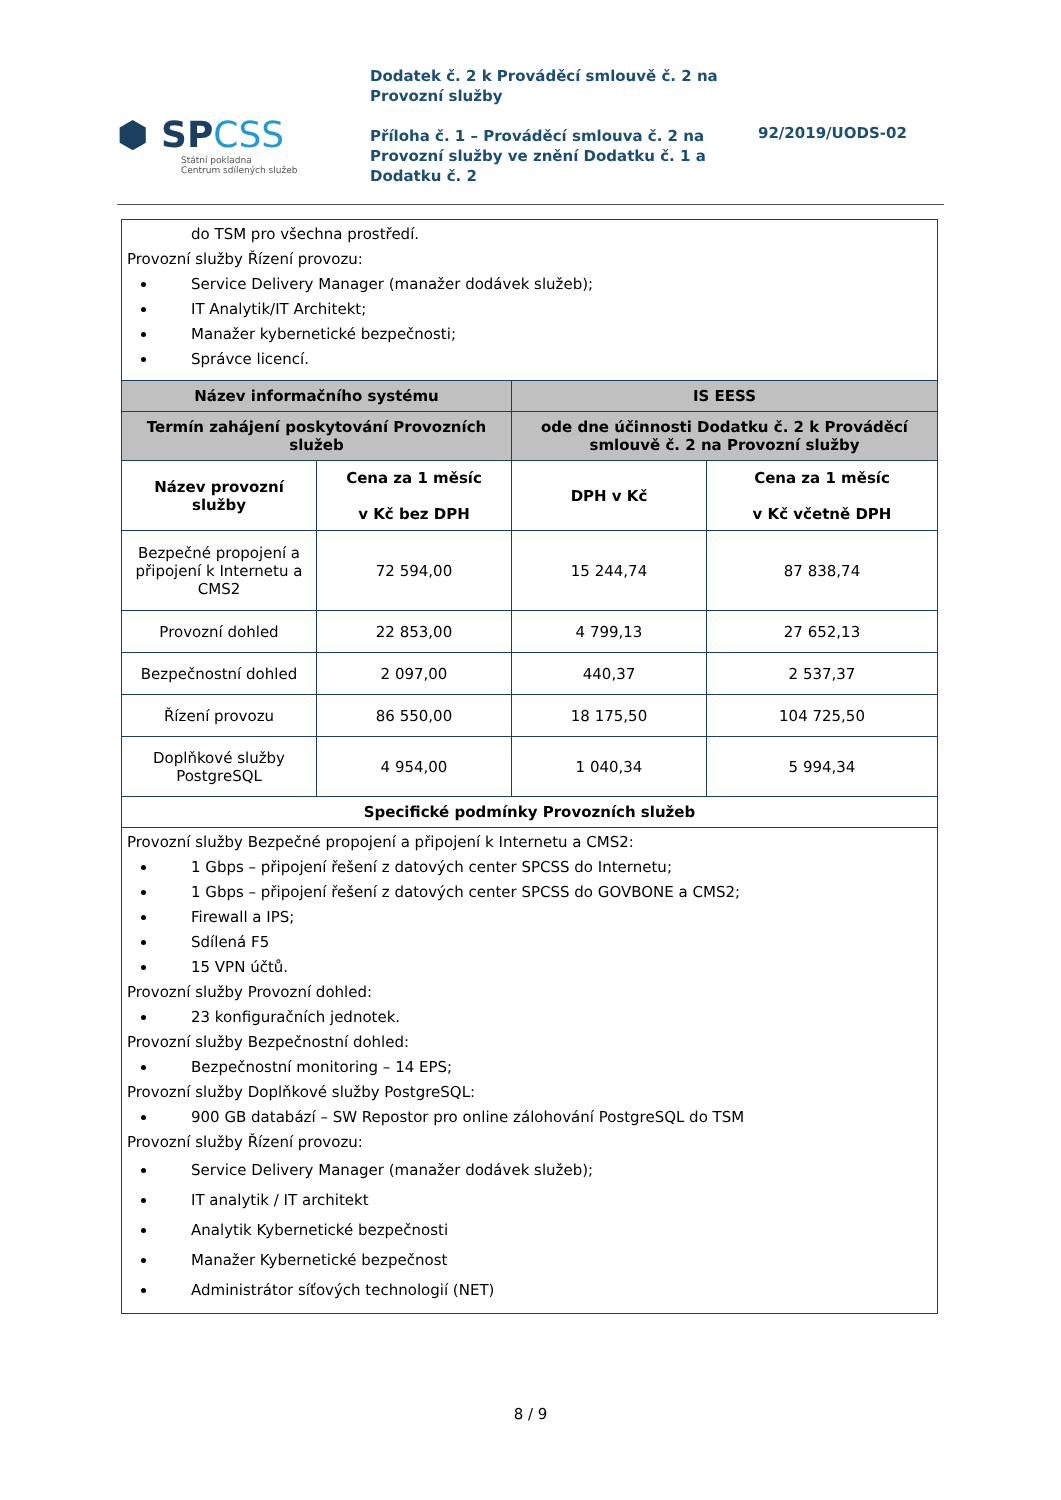⬢ SPCSS
Státní pokladna
Centrum sdílených služeb
Dodatek č. 2 k Prováděcí smlouvě č. 2 na Provozní služby
Příloha č. 1 – Prováděcí smlouva č. 2 na Provozní služby ve znění Dodatku č. 1 a Dodatku č. 2
92/2019/UODS-02
| do TSM pro všechna prostředí. Provozní služby Řízení provozu: Service Delivery Manager (manažer dodávek služeb); IT Analytik/IT Architekt; Manažer kybernetické bezpečnosti; Správce licencí. | | | |
| Název informačního systému | | IS EESS | |
| Termín zahájení poskytování Provozních služeb | | ode dne účinnosti Dodatku č. 2 k Prováděcí smlouvě č. 2 na Provozní služby | |
| Název provozní služby | Cena za 1 měsíc v Kč bez DPH | DPH v Kč | Cena za 1 měsíc v Kč včetně DPH |
| Bezpečné propojení a připojení k Internetu a CMS2 | 72 594,00 | 15 244,74 | 87 838,74 |
| Provozní dohled | 22 853,00 | 4 799,13 | 27 652,13 |
| Bezpečnostní dohled | 2 097,00 | 440,37 | 2 537,37 |
| Řízení provozu | 86 550,00 | 18 175,50 | 104 725,50 |
| Doplňkové služby PostgreSQL | 4 954,00 | 1 040,34 | 5 994,34 |
| Specifické podmínky Provozních služeb | | | |
| Provozní služby Bezpečné propojení a připojení k Internetu a CMS2: 1 Gbps – připojení řešení z datových center SPCSS do Internetu; 1 Gbps – připojení řešení z datových center SPCSS do GOVBONE a CMS2; Firewall a IPS; Sdílená F5 15 VPN účtů. Provozní služby Provozní dohled: 23 konfiguračních jednotek. Provozní služby Bezpečnostní dohled: Bezpečnostní monitoring – 14 EPS; Provozní služby Doplňkové služby PostgreSQL: 900 GB databází – SW Repostor pro online zálohování PostgreSQL do TSM Provozní služby Řízení provozu: Service Delivery Manager (manažer dodávek služeb); IT analytik / IT architekt Analytik Kybernetické bezpečnosti Manažer Kybernetické bezpečnost Administrátor síťových technologií (NET) | | | |
8 / 9